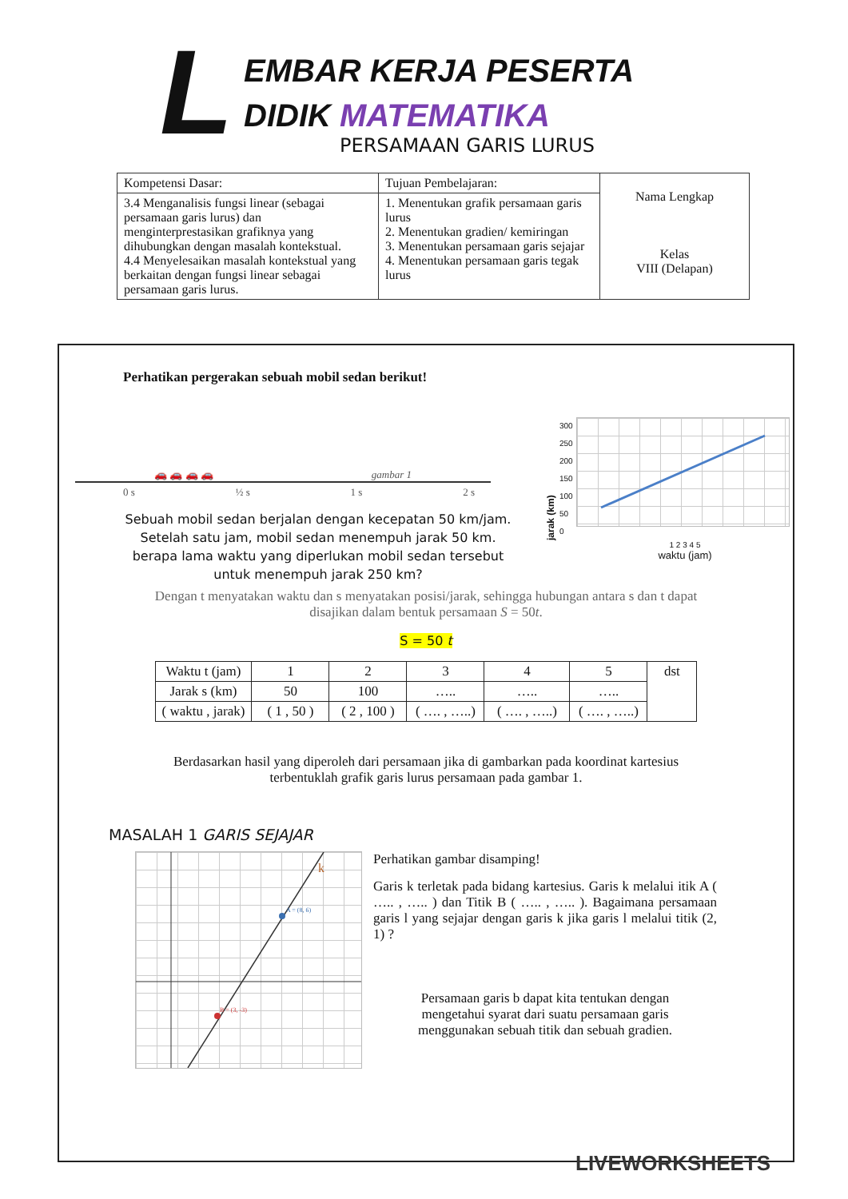L
EMBAR KERJA PESERTA
DIDIK MATEMATIKA
PERSAMAAN GARIS LURUS
| Kompetensi Dasar: | Tujuan Pembelajaran: | Nama Lengkap Kelas VIII (Delapan) |
| 3.4 Menganalisis fungsi linear (sebagai persamaan garis lurus) dan menginterprestasikan grafiknya yang dihubungkan dengan masalah kontekstual. 4.4 Menyelesaikan masalah kontekstual yang berkaitan dengan fungsi linear sebagai persamaan garis lurus. | 1. Menentukan grafik persamaan garis lurus 2. Menentukan gradien/ kemiringan 3. Menentukan persamaan garis sejajar 4. Menentukan persamaan garis tegak lurus | |
Perhatikan pergerakan sebuah mobil sedan berikut!
🚗 🚗 🚗 🚗 gambar 1
0 s ½ s 1 s 2 s
Sebuah mobil sedan berjalan dengan kecepatan 50 km/jam. Setelah satu jam, mobil sedan menempuh jarak 50 km. berapa lama waktu yang diperlukan mobil sedan tersebut untuk menempuh jarak 250 km?
jarak (km)
300
250
200
150
100
50
0
1 2 3 4 5
waktu (jam)
Dengan t menyatakan waktu dan s menyatakan posisi/jarak, sehingga hubungan antara s dan t dapat disajikan dalam bentuk persamaan S = 50t.
S = 50 t
| Waktu t (jam) | 1 | 2 | 3 | 4 | 5 | dst |
| Jarak s (km) | 50 | 100 | ….. | ….. | ….. | |
| ( waktu , jarak) | ( 1 , 50 ) | ( 2 , 100 ) | ( …. , …..) | ( …. , …..) | ( …. , …..) | |
Berdasarkan hasil yang diperoleh dari persamaan jika di gambarkan pada koordinat kartesius terbentuklah grafik garis lurus persamaan pada gambar 1.
MASALAH 1 GARIS SEJAJAR
k
A = (8, 6)
B = (3, -3)
Perhatikan gambar disamping!
Garis k terletak pada bidang kartesius. Garis k melalui itik A ( ….. , ….. ) dan Titik B ( ….. , ….. ). Bagaimana persamaan garis l yang sejajar dengan garis k jika garis l melalui titik (2, 1) ?
Persamaan garis b dapat kita tentukan dengan mengetahui syarat dari suatu persamaan garis menggunakan sebuah titik dan sebuah gradien.
LIVEWORKSHEETS